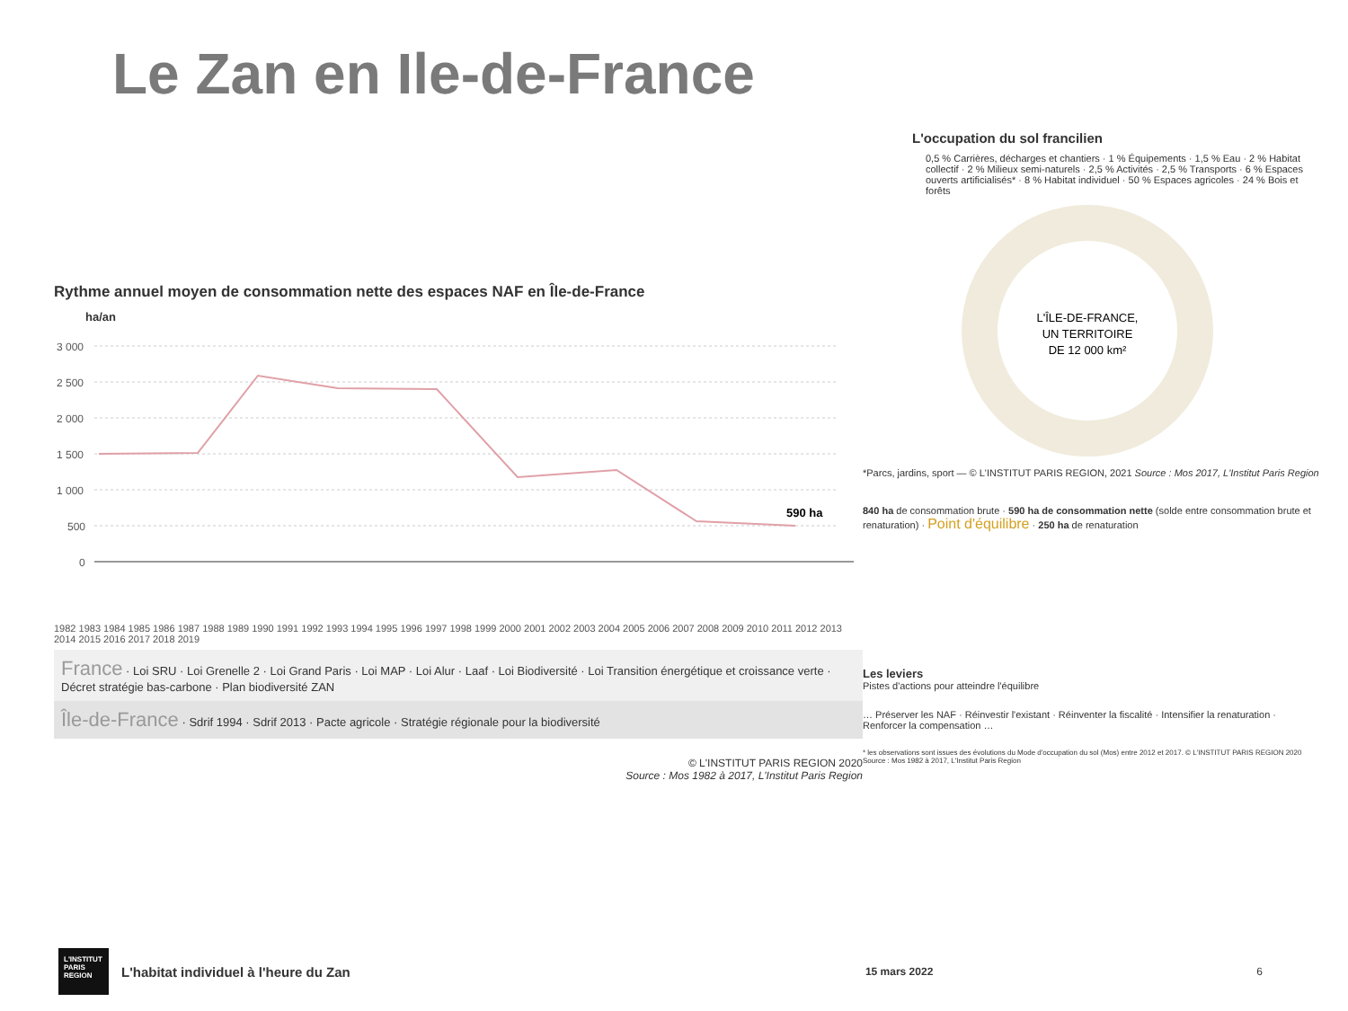Le Zan en Ile-de-France
Rythme annuel moyen de consommation nette des espaces NAF en Île-de-France
ha/an
3 000
2 500
2 000
1 500
1 000
500
0
590 ha
1982 1983 1984 1985 1986 1987 1988 1989 1990 1991 1992 1993 1994 1995 1996 1997 1998 1999 2000 2001 2002 2003 2004 2005 2006 2007 2008 2009 2010 2011 2012 2013 2014 2015 2016 2017 2018 2019
France · Loi SRU · Loi Grenelle 2 · Loi Grand Paris · Loi MAP · Loi Alur · Laaf · Loi Biodiversité · Loi Transition énergétique et croissance verte · Décret stratégie bas-carbone · Plan biodiversité ZAN
Île-de-France · Sdrif 1994 · Sdrif 2013 · Pacte agricole · Stratégie régionale pour la biodiversité
© L'INSTITUT PARIS REGION 2020
Source : Mos 1982 à 2017, L'Institut Paris Region
L'occupation du sol francilien
0,5 % Carrières, décharges et chantiers · 1 % Équipements · 1,5 % Eau · 2 % Habitat collectif · 2 % Milieux semi-naturels · 2,5 % Activités · 2,5 % Transports · 6 % Espaces ouverts artificialisés* · 8 % Habitat individuel · 50 % Espaces agricoles · 24 % Bois et forêts
L'ÎLE-DE-FRANCE,
UN TERRITOIRE
DE 12 000 km²
*Parcs, jardins, sport — © L'INSTITUT PARIS REGION, 2021 Source : Mos 2017, L'Institut Paris Region
840 ha de consommation brute · 590 ha de consommation nette (solde entre consommation brute et renaturation) · Point d'équilibre · 250 ha de renaturation
Les leviers
Pistes d'actions pour atteindre l'équilibre
… Préserver les NAF · Réinvestir l'existant · Réinventer la fiscalité · Intensifier la renaturation · Renforcer la compensation …
* les observations sont issues des évolutions du Mode d'occupation du sol (Mos) entre 2012 et 2017. © L'INSTITUT PARIS REGION 2020 Source : Mos 1982 à 2017, L'Institut Paris Region
L'INSTITUT PARIS REGION
L'habitat individuel à l'heure du Zan 15 mars 2022 6